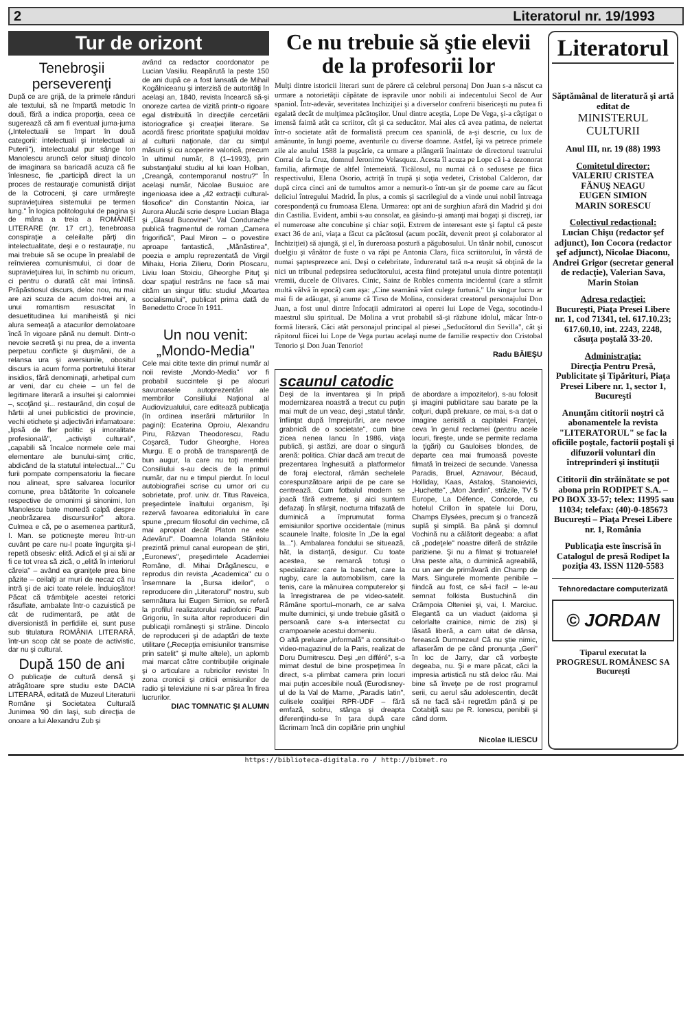2 Literatorul nr. 19/1993
Tur de orizont
Tenebroşii perseverenţi
După ce are grijă, de la primele rânduri ale textului, să ne împartă metodic în două, fără a indica proporţia, ceea ce sugerează că am fi eventual juma-juma („Intelectualii se împart în două categorii: intelectuali şi intelectuali ai Puterii"), intelectualul pur sânge Ion Manolescu aruncă celor situaţi dincolo de imaginara sa baricadă acuza că fie înlesnesc, fie „participă direct la un proces de restauraţie comunistă dirijat de la Cotroceni, şi care urmăreşte supravieţuirea sistemului pe termen lung." În logica politologului de pagina şi de mâna a treia a ROMÂNIEI LITERARE (nr. 17 crt.), tenebroasa conspiraţie a celeilalte părţi din intelectualitate, deşi e o restauraţie, nu mai trebuie să se ocupe în prealabil de reînvierea comunismului, ci doar de supravieţuirea lui, în schimb nu oricum, ci pentru o durată cât mai întinsă. Prăpăstiosul discurs, deloc nou, nu mai are azi scuza de acum doi-trei ani, a unui romantism resuscitat în desuetitudinea lui maniheistă şi nici alura semeaţă a atacurilor demolatoare încă în vigoare până nu demult. Dintr-o nevoie secretă şi nu prea, de a inventa perpetuu conflicte şi duşmănii, de a relansa ura şi aversiunile, obositul discurs ia acum forma portretului literar insidios, fără denominaţii, arhetipal cum ar veni, dar cu cheie – un fel de legitimare literară a insultei şi calomniei –, scoţând şi... restaurând, din coşul de hârtii al unei publicistici de provincie, vechi etichete şi adjectivări infamatoare: „lipsă de fler politic şi imoralitate profesională", „activişti culturali", „capabili să încalce normele cele mai elementare ale bunului-simţ critic, abdicând de la statutul intelectual..." Cu furii pompate compensatoriu la fiecare nou alineat, spre salvarea locurilor comune, prea bătătorite în coloanele respective de omonimi şi sinonimi, Ion Manolescu bate monedă calpă despre „neobrăzarea discursurilor" altora. Culmea e că, pe o asemenea partitură, I. Man. se poticneşte mereu într-un cuvânt pe care nu-l poate îngurgita şi-l repetă obsesiv: elită. Adică el şi ai săi ar fi ce tot vrea să zică, o „elită în interiorul căreia" – având ea graniţele prea bine păzite – ceilalţi ar muri de necaz că nu intră şi de aici toate relele. Înduioşător! Păcat că trâmbiţele acestei retorici răsuflate, ambalate într-o cazuistică pe cât de rudimentară, pe atât de diversionistă în perfidiile ei, sunt puse sub titulatura ROMÂNIA LITERARĂ, într-un scop cât se poate de activistic, dar nu şi cultural.
După 150 de ani
O publicaţie de cultură densă şi atrăgătoare spre studiu este DACIA LITERARĂ, editată de Muzeul Literaturii Române şi Societatea Culturală Junimea '90 din Iaşi, sub direcţia de onoare a lui Alexandru Zub şi
având ca redactor coordonator pe Lucian Vasiliu. Reapărută la peste 150 de ani după ce a fost lansată de Mihail Kogălniceanu şi interzisă de autorităţi în acelaşi an, 1840, revista încearcă să-şi onoreze cartea de vizită printr-o rigoare egal distribuită în direcţiile cercetării istoriografice şi creaţiei literare. Se acordă firesc prioritate spaţiului moldav al culturii naţionale, dar cu simţul măsurii şi cu acoperire valorică, precum în ultimul număr, 8 (1–1993), prin substanţialul studiu al lui Ioan Holban, „Creangă, contemporanul nostru?" În acelaşi număr, Nicolae Busuioc are ingenioasa idee a „42 extracţii cultural-filosofice" din Constantin Noica, iar Aurora Alucăi scrie despre Lucian Blaga şi „Glasul Bucovinei". Val Condurache publică fragmentul de roman „Camera frigorifică", Paul Miron – o povestire aproape fantastică, „Mănăstirea", poezia e amplu reprezentată de Virgil Mihaiu, Horia Zilieru, Dorin Ploscaru, Liviu Ioan Stoiciu, Gheorghe Pituţ şi doar spaţiul restrâns ne face să mai cităm un singur titlu: studiul „Moartea socialismului", publicat prima dată de Benedetto Croce în 1911.
Un nou venit: „Mondo-Media"
Cele mai citite texte din primul număr al noii reviste „Mondo-Media" vor fi probabil succintele şi pe alocuri savuroasele autoprezentări ale membrilor Consiliului Naţional al Audiovizualului, care editează publicaţia (în ordinea inserării mărturiilor în pagini): Ecaterina Oproiu, Alexandru Piru, Răzvan Theodorescu, Radu Coşarcă, Tudor Gheorghe, Horea Murgu. E o probă de transparenţă de bun augur, la care nu toţi membrii Consiliului s-au decis de la primul număr, dar nu e timpul pierdut. În locul autobiografiei scrise cu umor ori cu sobrietate, prof. univ. dr. Titus Raveica, preşedintele înaltului organism, îşi rezervă favoarea editorialului în care spune „precum filosoful din vechime, că mai apropiat decât Platon ne este Adevărul". Doamna Iolanda Stăniloiu prezintă primul canal european de ştiri, „Euronews", preşedintele Academiei Române, dl. Mihai Drăgănescu, e reprodus din revista „Academica" cu o însemnare la „Bursa ideilor", o reproducere din „Literatorul" nostru, sub semnătura lui Eugen Simion, se referă la profilul realizatorului radiofonic Paul Grigoriu, în suita altor reproduceri din publicaţii româneşti şi străine. Dincolo de reproduceri şi de adaptări de texte utilitare („Recepţia emisiunilor transmise prin satelit" şi multe altele), un aplomb mai marcat către contribuţiile originale şi o articulare a rubricilor revistei în zona cronicii şi criticii emisiunilor de radio şi televiziune ni s-ar părea în firea lucrurilor.
DIAC TOMNATIC ŞI ALUMN
Ce nu trebuie să ştie elevii de la profesorii lor
Mulţi dintre istoricii literari sunt de părere că celebrul personaj Don Juan s-a născut ca urmare a notorietăţii căpătate de ispravile unor nobili ai indecentului Secol de Aur spaniol. Într-adevăr, severitatea Inchiziţiei şi a diverselor confrerii bisericeşti nu putea fi egalată decât de mulţimea păcătoşilor. Unul dintre aceştia, Lope De Vega, şi-a câştigat o imensă faimă atât ca scriitor, cât şi ca seducător. Mai ales că avea patima, de neiertat într-o societate atât de formalistă precum cea spaniolă, de a-şi descrie, cu lux de amănunte, în lungi poeme, aventurile cu diverse doamne. Astfel, îşi va petrece primele zile ale anului 1588 la puşcărie, ca urmare a plângerii înaintate de directorul teatrului Corral de la Cruz, domnul Jeronimo Velasquez. Acesta îl acuza pe Lope că i-a dezonorat familia, afirmaţie de altfel întemeiată. Ticălosul, nu numai că o sedusese pe fiica respectivului, Elena Osorio, actriţă în trupă şi soţia vedetei, Cristobal Calderon, dar după circa cinci ani de tumultos amor a nemurit-o într-un şir de poeme care au făcut deliciul întregului Madrid. În plus, a comis şi sacrilegiul de a vinde unui nobil întreaga corespondenţă cu frumoasa Elena. Urmarea: opt ani de surghiun afară din Madrid şi doi din Castilia. Evident, ambii s-au consolat, ea găsindu-şi amanţi mai bogaţi şi discreţi, iar el numeroase alte concubine şi chiar soţii. Extrem de interesant este şi faptul că peste exact 36 de ani, viaţa a făcut ca păcătosul (acum pocăit, devenit preot şi colaborator al Inchiziţiei) să ajungă, şi el, în dureroasa postură a păgubosului. Un tânăr nobil, cunoscut duelgiu şi vânător de fuste o va răpi pe Antonia Clara, fiica scriitorului, în vârstă de numai şaptesprezece ani. Deşi o celebritate, îndureratul tată n-a reuşit să obţină de la nici un tribunal pedepsirea seducătorului, acesta fiind protejatul unuia dintre potentaţii vremii, ducele de Olivares. Cinic, Sainz de Robles comenta incidentul (care a stârnit multă vâlvă în epocă) cam aşa: „Cine seamănă vânt culege furtună." Un singur lucru ar mai fi de adăugat, şi anume că Tirso de Molina, considerat creatorul personajului Don Juan, a fost unul dintre înfocaţii admiratori ai operei lui Lope de Vega, socotindu-l maestrul său spiritual. De Molina a vrut probabil să-şi răzbune idolul, măcar într-o formă literară. Căci atât personajul principal al piesei „Seducătorul din Sevilla", cât şi răpitorul fiicei lui Lope de Vega purtau acelaşi nume de familie respectiv don Cristobal Tenorio şi Don Juan Tenorio!
Radu BĂIEŞU
scaunul catodic
Deşi de la inventarea şi în pripă modernizarea noastră a trecut cu puţin mai mult de un veac, deşi „statul tânăr, înfiinţat după împrejurări, are nevoe grabnică de o societate", cum bine zicea nenea Iancu în 1986, viaţa publică, şi astăzi, are doar o singură arenă: politica. Chiar dacă am trecut de prezentarea înghesuită a platformelor de foraj electoral, rămân sechelele corespunzătoare aripii de pe care se centrează. Cum fotbalul modern se joacă fără extreme, şi aici suntem defazaţi. În sfârşit, nocturna trifazată de duminică a împrumutat forma emisiunilor sportive occidentale (minus scaunele înalte, folosite în „De la egal la..."). Ambalarea fondului se situează, hăt, la distanţă, desigur. Cu toate acestea, se remarcă totuşi o specializare: care la baschet, care la rugby, care la automobilism, care la tenis, care la mânuirea computerelor şi la înregistrarea de pe video-satelit. Rămâne sportul–monarh, ce ar salva multe duminici, şi unde trebuie găsită o persoană care s-a intersectat cu crampoanele acestui domeniu.
O altă preluare „informală" a consituit-o video-magazinul de la Paris, realizat de Doru Dumitrescu. Deşi „en différé", s-a mimat destul de bine prospeţimea în direct, s-a plimbat camera prin locuri mai puţin accesibile nouă (Eurodisney-ul de la Val de Marne, „Paradis latin", culisele coaliţiei RPR-UDF – fără emfază, sobru, stânga şi dreapta diferenţiindu-se în ţara după care lăcrimam încă din copilărie prin unghiul de abordare a impozitelor), s-au folosit şi imagini publicitare sau barate pe la colţuri, după preluare, ce mai, s-a dat o imagine aerisită a capitalei Franţei, ceva în genul reclamei (pentru acele locuri, fireşte, unde se permite reclama la ţigări) cu Gauloises blondes, de departe cea mai frumoasă poveste filmată în treizeci de secunde. Vanessa Paradis, Bruel, Aznavour, Bécaud, Holliday, Kaas, Astaloş, Stanoievici, „Huchette", „Mon Jardin", străzile, TV 5 Europe, La Défence, Concorde, cu hotelul Crillon în spatele lui Doru, Champs Elysées, precum şi o franceză suplă şi simplă. Ba până şi domnul Vochină nu a călătorit degeaba: a aflat că „podeţele" noastre diferă de străzile pariziene. Şi nu a filmat şi trotuarele! Una peste alta, o duminică agreabilă, cu un aer de primăvară din Champ de Mars. Singurele momente penibile – fiindcă au fost, ce să-i faci! – le-au semnat folkista Bustuchină din Crâmpoia Olteniei şi, vai, I. Marciuc. Elegantă ca un viaduct (aidoma şi celorlalte crainice, nimic de zis) şi lăsată liberă, a cam uitat de dânsa, ferească Dumnezeu! Că nu ştie nimic, aflaserăm de pe când pronunţa „Geri" în loc de Jarry, dar că vorbeşte degeaba, nu. Şi e mare păcat, căci la impresia artistică nu stă deloc rău. Mai bine să înveţe pe de rost programul serii, cu aerul său adolescentin, decât să ne facă să-i regretăm până şi pe Cotabiţă sau pe R. Ionescu, penibili şi când dorm.
Nicolae ILIESCU
Literatorul
Săptămânal de literatură şi artă editat de
MINISTERUL CULTURII
Anul III, nr. 19 (88) 1993
Comitetul director:
VALERIU CRISTEA
FĂNUŞ NEAGU
EUGEN SIMION
MARIN SORESCU
Colectivul redacţional:
Lucian Chişu (redactor şef adjunct), Ion Cocora (redactor şef adjunct), Nicolae Diaconu, Andrei Grigor (secretar general de redacţie), Valerian Sava, Marin Stoian
Adresa redacţiei:
Bucureşti, Piaţa Presei Libere nr. 1, cod 71341, tel. 617.10.23; 617.60.10, int. 2243, 2248, căsuţa poştală 33-20.
Administraţia:
Direcţia Pentru Presă, Publicitate şi Tipărituri, Piaţa Presei Libere nr. 1, sector 1, Bucureşti
Anunţăm cititorii noştri că abonamentele la revista "LITERATORUL" se fac la oficiile poştale, factorii poştali şi difuzorii voluntari din întreprinderi şi instituţii
Cititorii din străinătate se pot abona prin RODIPET S.A. – PO BOX 33-57; telex: 11995 sau 11034; telefax: (40)-0-185673 Bucureşti – Piaţa Presei Libere nr. 1, România
Publicaţia este înscrisă în Catalogul de presă Rodipet la poziţia 43. ISSN 1120-5583
Tehnoredactare computerizată
© JORDAN
Tiparul executat la
PROGRESUL ROMÂNESC SA
Bucureşti
https://biblioteca-digitala.ro / http://bibmet.ro